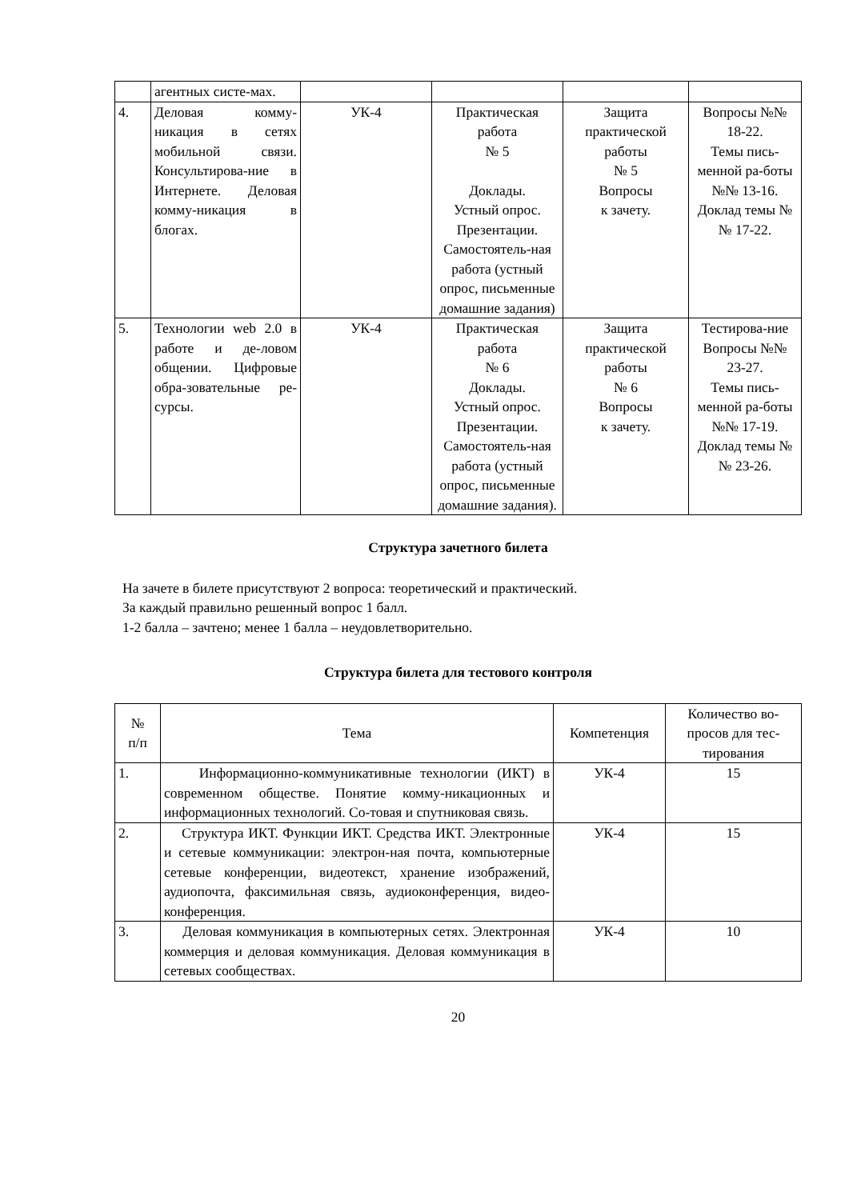| | агентных систе-мах. | | | | |
| 4. | Деловая комму-никация в сетях мобильной связи. Консультирова-ние в Интернете. Деловая комму-никация в блогах. | УК-4 | Практическая работа № 5 Доклады. Устный опрос. Презентации. Самостоятель-ная работа (устный опрос, письменные домашние задания) | Защита практической работы № 5 Вопросы к зачету. | Вопросы №№ 18-22. Темы пись-менной ра-боты №№ 13-16. Доклад темы №№ 17-22. |
| 5. | Технологии web 2.0 в работе и де-ловом общении. Цифровые обра-зовательные ре-сурсы. | УК-4 | Практическая работа № 6 Доклады. Устный опрос. Презентации. Самостоятель-ная работа (устный опрос, письменные домашние задания). | Защита практической работы № 6 Вопросы к зачету. | Тестирова-ние Вопросы №№ 23-27. Темы пись-менной ра-боты №№ 17-19. Доклад темы №№ 23-26. |
Структура зачетного билета
На зачете в билете присутствуют 2 вопроса: теоретический и практический.
За каждый правильно решенный вопрос 1 балл.
1-2 балла – зачтено; менее 1 балла – неудовлетворительно.
Структура билета для тестового контроля
| № п/п | Тема | Компетенция | Количество во-просов для тес-тирования |
| --- | --- | --- | --- |
| 1. | Информационно-коммуникативные технологии (ИКТ) в современном обществе. Понятие комму-никационных и информационных технологий. Со-товая и спутниковая связь. | УК-4 | 15 |
| 2. | Структура ИКТ. Функции ИКТ. Средства ИКТ. Электронные и сетевые коммуникации: электрон-ная почта, компьютерные сетевые конференции, видеотекст, хранение изображений, аудиопочта, факсимильная связь, аудиоконференция, видео-конференция. | УК-4 | 15 |
| 3. | Деловая коммуникация в компьютерных сетях. Электронная коммерция и деловая коммуникация. Деловая коммуникация в сетевых сообществах. | УК-4 | 10 |
20